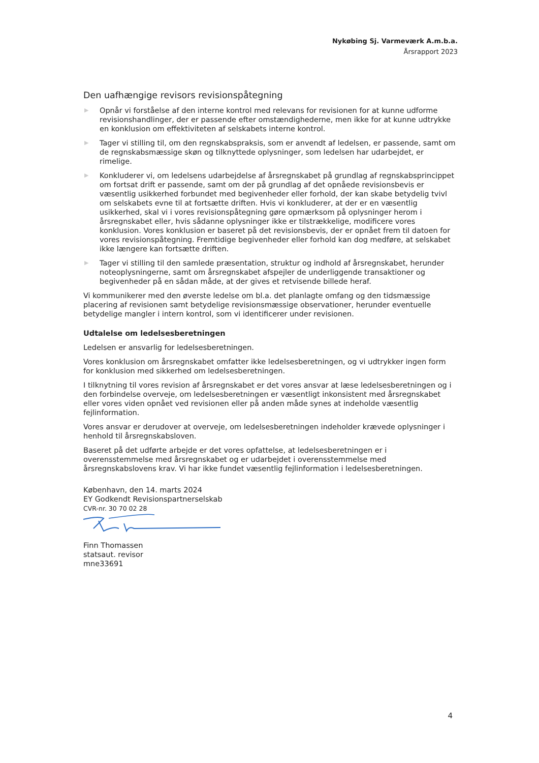Nykøbing Sj. Varmeværk A.m.b.a.
Årsrapport 2023
Den uafhængige revisors revisionspåtegning
▶ Opnår vi forståelse af den interne kontrol med relevans for revisionen for at kunne udforme revisionshandlinger, der er passende efter omstændighederne, men ikke for at kunne udtrykke en konklusion om effektiviteten af selskabets interne kontrol.
▶ Tager vi stilling til, om den regnskabspraksis, som er anvendt af ledelsen, er passende, samt om de regnskabsmæssige skøn og tilknyttede oplysninger, som ledelsen har udarbejdet, er rimelige.
▶ Konkluderer vi, om ledelsens udarbejdelse af årsregnskabet på grundlag af regnskabsprincippet om fortsat drift er passende, samt om der på grundlag af det opnåede revisionsbevis er væsentlig usikkerhed forbundet med begivenheder eller forhold, der kan skabe betydelig tvivl om selskabets evne til at fortsætte driften. Hvis vi konkluderer, at der er en væsentlig usikkerhed, skal vi i vores revisionspåtegning gøre opmærksom på oplysninger herom i årsregnskabet eller, hvis sådanne oplysninger ikke er tilstrækkelige, modificere vores konklusion. Vores konklusion er baseret på det revisionsbevis, der er opnået frem til datoen for vores revisionspåtegning. Fremtidige begivenheder eller forhold kan dog medføre, at selskabet ikke længere kan fortsætte driften.
▶ Tager vi stilling til den samlede præsentation, struktur og indhold af årsregnskabet, herunder noteoplysningerne, samt om årsregnskabet afspejler de underliggende transaktioner og begivenheder på en sådan måde, at der gives et retvisende billede heraf.
Vi kommunikerer med den øverste ledelse om bl.a. det planlagte omfang og den tidsmæssige placering af revisionen samt betydelige revisionsmæssige observationer, herunder eventuelle betydelige mangler i intern kontrol, som vi identificerer under revisionen.
Udtalelse om ledelsesberetningen
Ledelsen er ansvarlig for ledelsesberetningen.
Vores konklusion om årsregnskabet omfatter ikke ledelsesberetningen, og vi udtrykker ingen form for konklusion med sikkerhed om ledelsesberetningen.
I tilknytning til vores revision af årsregnskabet er det vores ansvar at læse ledelsesberetningen og i den forbindelse overveje, om ledelsesberetningen er væsentligt inkonsistent med årsregnskabet eller vores viden opnået ved revisionen eller på anden måde synes at indeholde væsentlig fejlinformation.
Vores ansvar er derudover at overveje, om ledelsesberetningen indeholder krævede oplysninger i henhold til årsregnskabsloven.
Baseret på det udførte arbejde er det vores opfattelse, at ledelsesberetningen er i overensstemmelse med årsregnskabet og er udarbejdet i overensstemmelse med årsregnskabslovens krav. Vi har ikke fundet væsentlig fejlinformation i ledelsesberetningen.
København, den 14. marts 2024
EY Godkendt Revisionspartnerselskab
CVR-nr. 30 70 02 28
Finn Thomassen
statsaut. revisor
mne33691
4